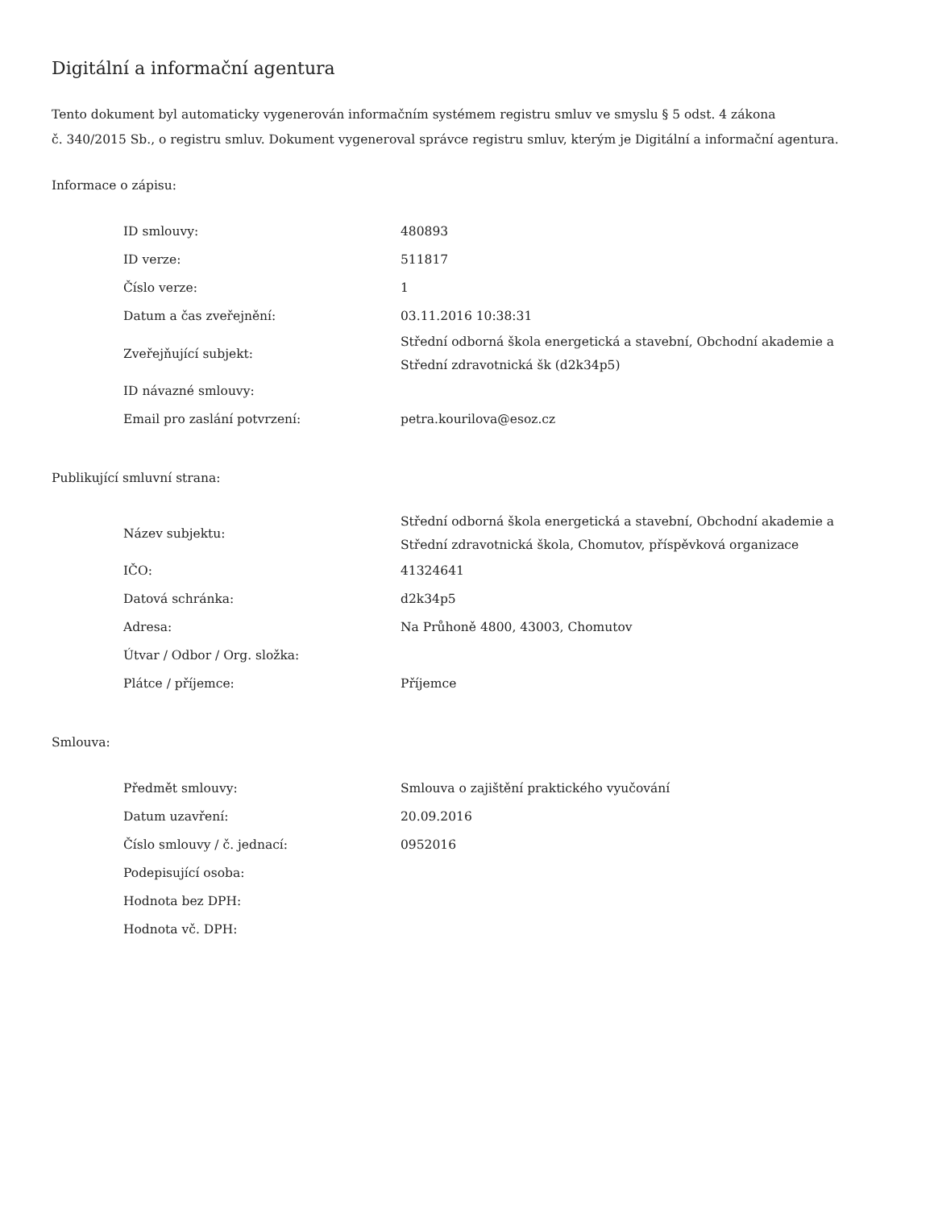Digitální a informační agentura
Tento dokument byl automaticky vygenerován informačním systémem registru smluv ve smyslu § 5 odst. 4 zákona
č. 340/2015 Sb., o registru smluv. Dokument vygeneroval správce registru smluv, kterým je Digitální a informační agentura.
Informace o zápisu:
| ID smlouvy: | 480893 |
| ID verze: | 511817 |
| Číslo verze: | 1 |
| Datum a čas zveřejnění: | 03.11.2016 10:38:31 |
| Zveřejňující subjekt: | Střední odborná škola energetická a stavební, Obchodní akademie a Střední zdravotnická šk (d2k34p5) |
| ID návazné smlouvy: | |
| Email pro zaslání potvrzení: | petra.kourilova@esoz.cz |
Publikující smluvní strana:
| Název subjektu: | Střední odborná škola energetická a stavební, Obchodní akademie a Střední zdravotnická škola, Chomutov, příspěvková organizace |
| IČO: | 41324641 |
| Datová schránka: | d2k34p5 |
| Adresa: | Na Průhoně 4800, 43003, Chomutov |
| Útvar / Odbor / Org. složka: | |
| Plátce / příjemce: | Příjemce |
Smlouva:
| Předmět smlouvy: | Smlouva o zajištění praktického vyučování |
| Datum uzavření: | 20.09.2016 |
| Číslo smlouvy / č. jednací: | 0952016 |
| Podepisující osoba: | |
| Hodnota bez DPH: | |
| Hodnota vč. DPH: | |